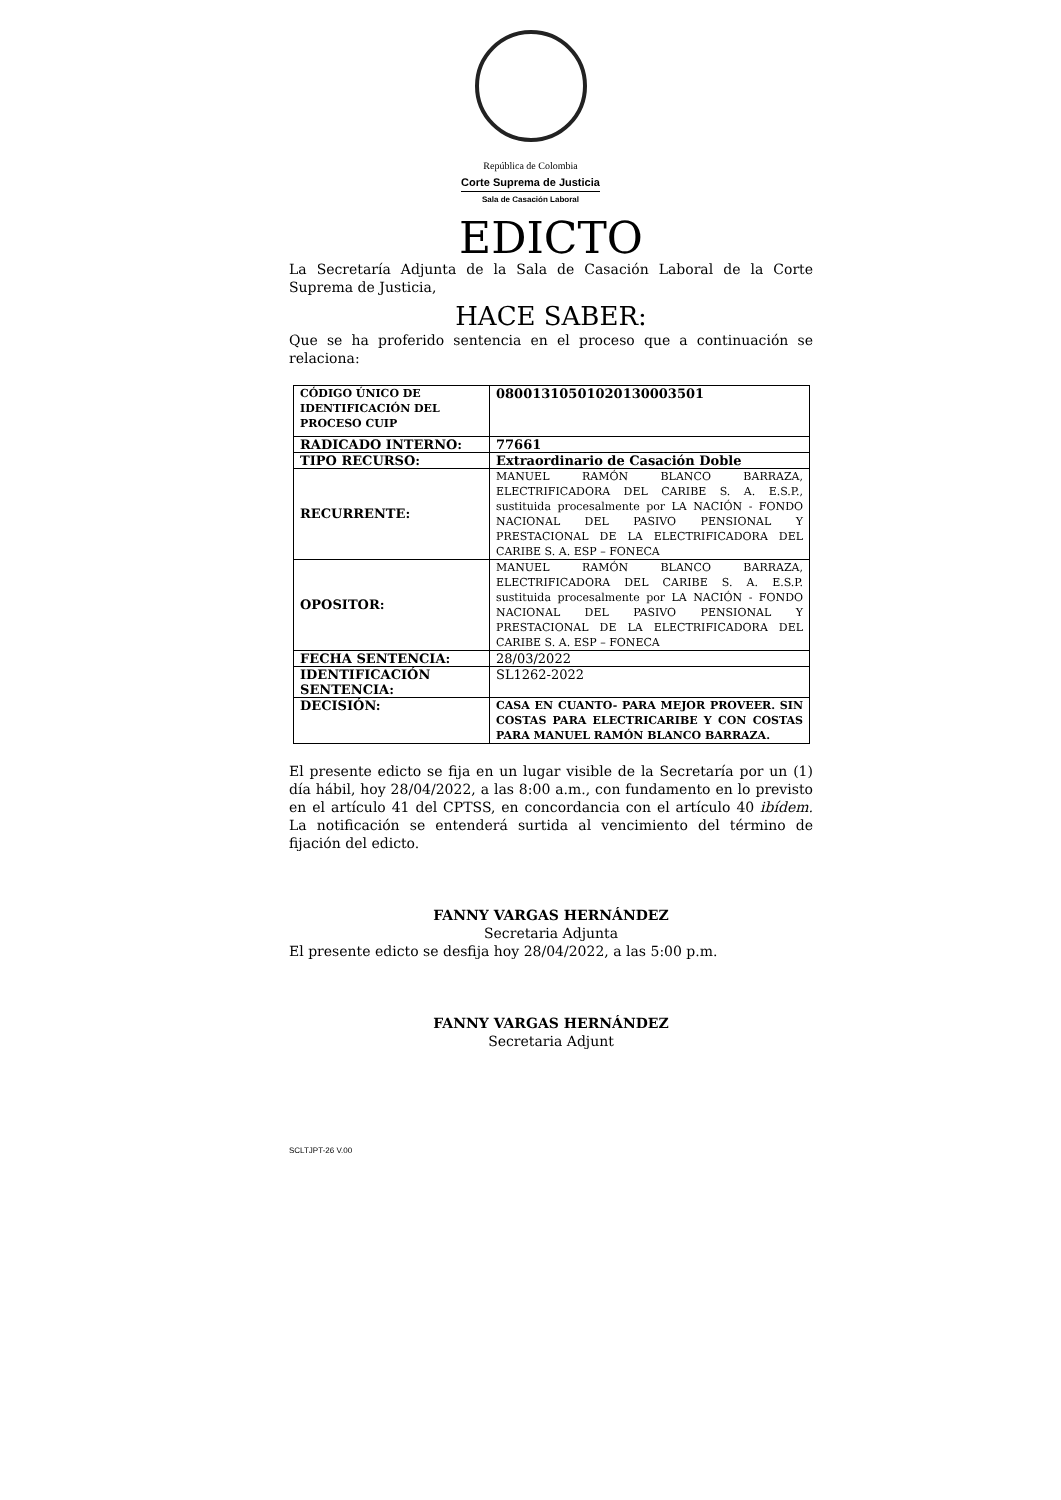República de Colombia
Corte Suprema de Justicia
Sala de Casación Laboral
EDICTO
La Secretaría Adjunta de la Sala de Casación Laboral de la Corte Suprema de Justicia,
HACE SABER:
Que se ha proferido sentencia en el proceso que a continuación se relaciona:
| CÓDIGO ÚNICO DE IDENTIFICACIÓN DEL PROCESO CUIP | 08001310501020130003501 |
| RADICADO INTERNO: | 77661 |
| TIPO RECURSO: | Extraordinario de Casación Doble |
| RECURRENTE: | MANUEL RAMÓN BLANCO BARRAZA, ELECTRIFICADORA DEL CARIBE S. A. E.S.P., sustituida procesalmente por LA NACIÓN - FONDO NACIONAL DEL PASIVO PENSIONAL Y PRESTACIONAL DE LA ELECTRIFICADORA DEL CARIBE S. A. ESP – FONECA |
| OPOSITOR: | MANUEL RAMÓN BLANCO BARRAZA, ELECTRIFICADORA DEL CARIBE S. A. E.S.P. sustituida procesalmente por LA NACIÓN - FONDO NACIONAL DEL PASIVO PENSIONAL Y PRESTACIONAL DE LA ELECTRIFICADORA DEL CARIBE S. A. ESP – FONECA |
| FECHA SENTENCIA: | 28/03/2022 |
| IDENTIFICACIÓN SENTENCIA: | SL1262-2022 |
| DECISIÓN: | CASA EN CUANTO- PARA MEJOR PROVEER. SIN COSTAS PARA ELECTRICARIBE Y CON COSTAS PARA MANUEL RAMÓN BLANCO BARRAZA. |
El presente edicto se fija en un lugar visible de la Secretaría por un (1) día hábil, hoy 28/04/2022, a las 8:00 a.m., con fundamento en lo previsto en el artículo 41 del CPTSS, en concordancia con el artículo 40 ibídem. La notificación se entenderá surtida al vencimiento del término de fijación del edicto.
FANNY VARGAS HERNÁNDEZ
Secretaria Adjunta
El presente edicto se desfija hoy 28/04/2022, a las 5:00 p.m.
FANNY VARGAS HERNÁNDEZ
Secretaria Adjunt
SCLTJPT-26 V.00